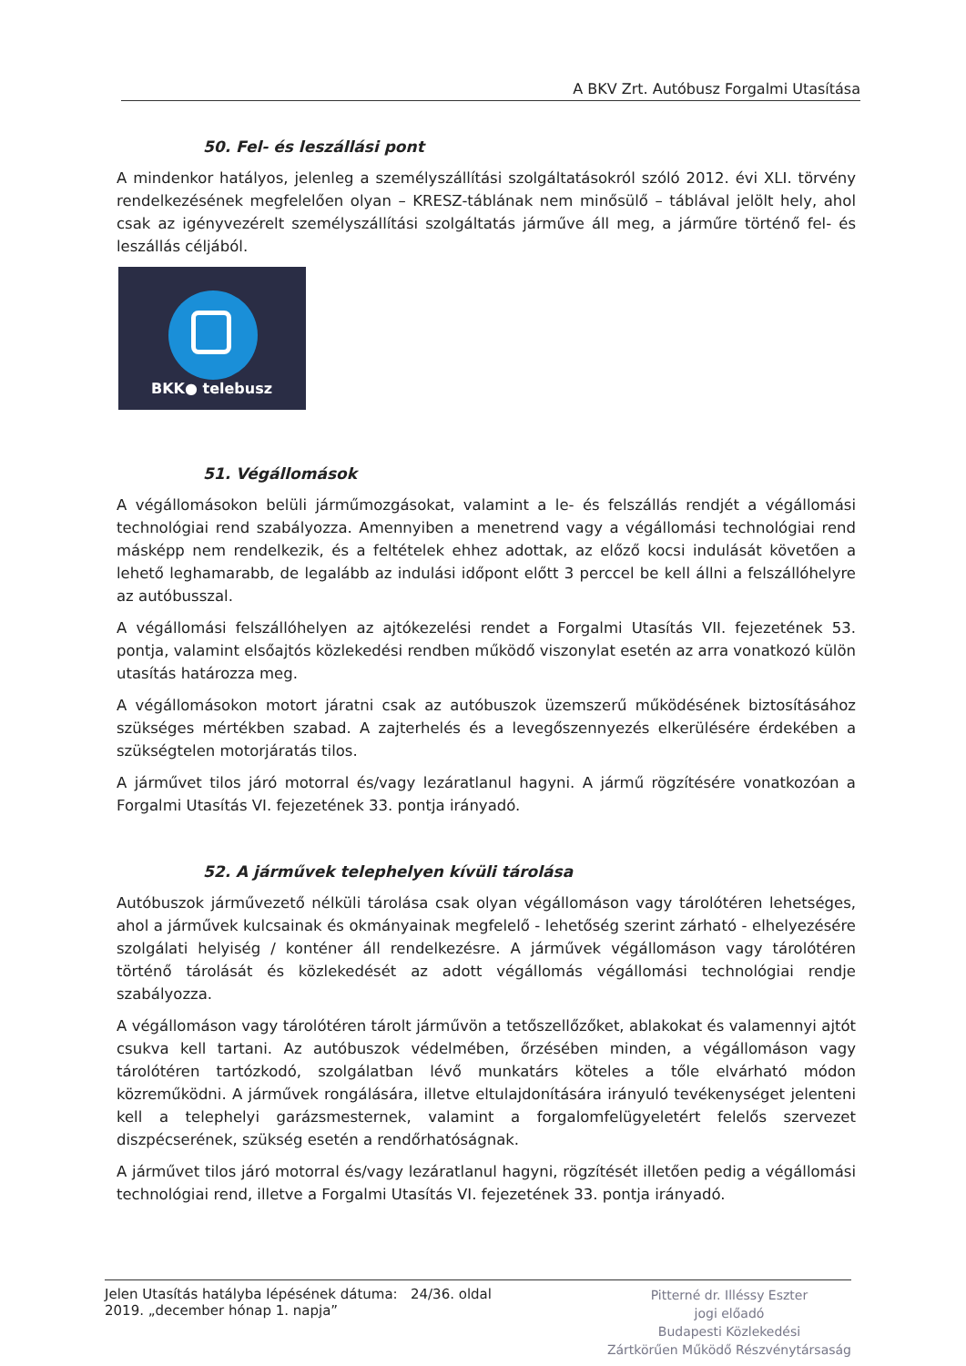A BKV Zrt. Autóbusz Forgalmi Utasítása
50. Fel- és leszállási pont
A mindenkor hatályos, jelenleg a személyszállítási szolgáltatásokról szóló 2012. évi XLI. törvény rendelkezésének megfelelően olyan – KRESZ-táblának nem minősülő – táblával jelölt hely, ahol csak az igényvezérelt személyszállítási szolgáltatás járműve áll meg, a járműre történő fel- és leszállás céljából.
BKK● telebusz
51. Végállomások
A végállomásokon belüli járműmozgásokat, valamint a le- és felszállás rendjét a végállomási technológiai rend szabályozza. Amennyiben a menetrend vagy a végállomási technológiai rend másképp nem rendelkezik, és a feltételek ehhez adottak, az előző kocsi indulását követően a lehető leghamarabb, de legalább az indulási időpont előtt 3 perccel be kell állni a felszállóhelyre az autóbusszal.
A végállomási felszállóhelyen az ajtókezelési rendet a Forgalmi Utasítás VII. fejezetének 53. pontja, valamint elsőajtós közlekedési rendben működő viszonylat esetén az arra vonatkozó külön utasítás határozza meg.
A végállomásokon motort járatni csak az autóbuszok üzemszerű működésének biztosításához szükséges mértékben szabad. A zajterhelés és a levegőszennyezés elkerülésére érdekében a szükségtelen motorjáratás tilos.
A járművet tilos járó motorral és/vagy lezáratlanul hagyni. A jármű rögzítésére vonatkozóan a Forgalmi Utasítás VI. fejezetének 33. pontja irányadó.
52. A járművek telephelyen kívüli tárolása
Autóbuszok járművezető nélküli tárolása csak olyan végállomáson vagy tárolótéren lehetséges, ahol a járművek kulcsainak és okmányainak megfelelő - lehetőség szerint zárható - elhelyezésére szolgálati helyiség / konténer áll rendelkezésre. A járművek végállomáson vagy tárolótéren történő tárolását és közlekedését az adott végállomás végállomási technológiai rendje szabályozza.
A végállomáson vagy tárolótéren tárolt járművön a tetőszellőzőket, ablakokat és valamennyi ajtót csukva kell tartani. Az autóbuszok védelmében, őrzésében minden, a végállomáson vagy tárolótéren tartózkodó, szolgálatban lévő munkatárs köteles a tőle elvárható módon közreműködni. A járművek rongálására, illetve eltulajdonítására irányuló tevékenységet jelenteni kell a telephelyi garázsmesternek, valamint a forgalomfelügyeletért felelős szervezet diszpécserének, szükség esetén a rendőrhatóságnak.
A járművet tilos járó motorral és/vagy lezáratlanul hagyni, rögzítését illetően pedig a végállomási technológiai rend, illetve a Forgalmi Utasítás VI. fejezetének 33. pontja irányadó.
Jelen Utasítás hatályba lépésének dátuma: 24/36. oldal
2019. „december hónap 1. napja”
Pitterné dr. Illéssy Eszter
jogi előadó
Budapesti Közlekedési
Zártkörűen Működő Részvénytársaság